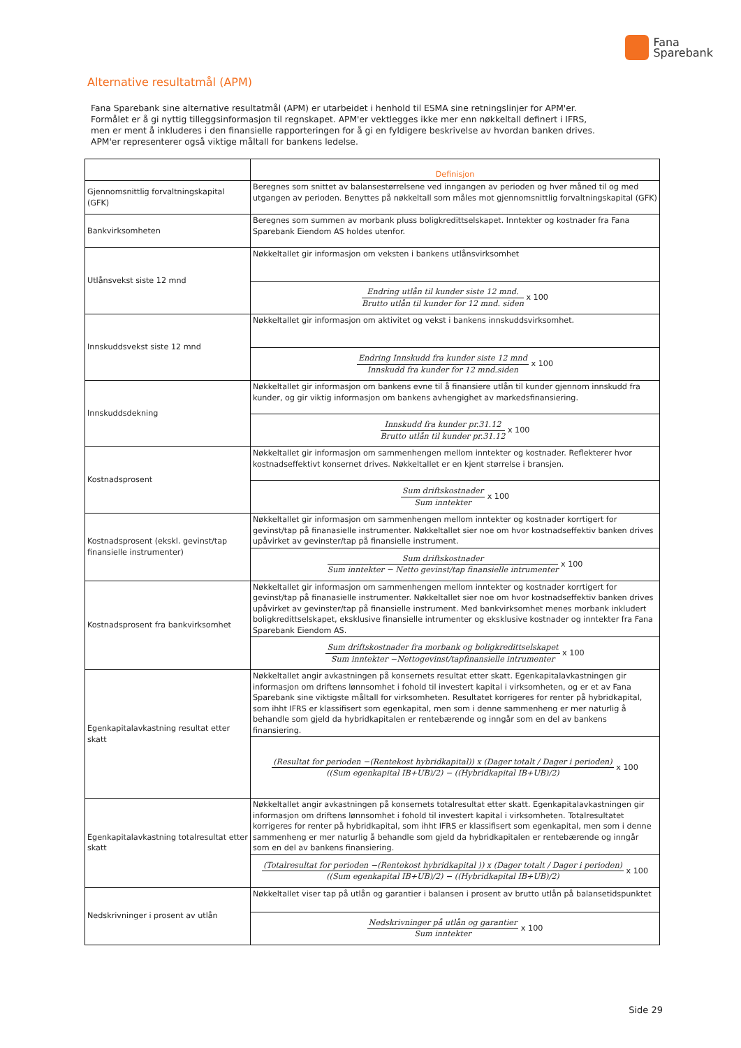Fana
Sparebank
Alternative resultatmål (APM)
Fana Sparebank sine alternative resultatmål (APM) er utarbeidet i henhold til ESMA sine retningslinjer for APM'er. Formålet er å gi nyttig tilleggsinformasjon til regnskapet. APM'er vektlegges ikke mer enn nøkkeltall definert i IFRS, men er ment å inkluderes i den finansielle rapporteringen for å gi en fyldigere beskrivelse av hvordan banken drives. APM'er representerer også viktige måltall for bankens ledelse.
| | Definisjon |
| --- | --- |
| Gjennomsnittlig forvaltningskapital (GFK) | Beregnes som snittet av balansestørrelsene ved inngangen av perioden og hver måned til og med utgangen av perioden. Benyttes på nøkkeltall som måles mot gjennomsnittlig forvaltningskapital (GFK) |
| Bankvirksomheten | Beregnes som summen av morbank pluss boligkredittselskapet. Inntekter og kostnader fra Fana Sparebank Eiendom AS holdes utenfor. |
| Utlånsvekst siste 12 mnd | Nøkkeltallet gir informasjon om veksten i bankens utlånsvirksomhet |
| | Endring utlån til kunder siste 12 mnd. Brutto utlån til kunder for 12 mnd. siden x 100 |
| Innskuddsvekst siste 12 mnd | Nøkkeltallet gir informasjon om aktivitet og vekst i bankens innskuddsvirksomhet. |
| | Endring Innskudd fra kunder siste 12 mnd Innskudd fra kunder for 12 mnd.siden x 100 |
| Innskuddsdekning | Nøkkeltallet gir informasjon om bankens evne til å finansiere utlån til kunder gjennom innskudd fra kunder, og gir viktig informasjon om bankens avhengighet av markedsfinansiering. |
| | Innskudd fra kunder pr.31.12 Brutto utlån til kunder pr.31.12 x 100 |
| Kostnadsprosent | Nøkkeltallet gir informasjon om sammenhengen mellom inntekter og kostnader. Reflekterer hvor kostnadseffektivt konsernet drives. Nøkkeltallet er en kjent størrelse i bransjen. |
| | Sum driftskostnader Sum inntekter x 100 |
| Kostnadsprosent (ekskl. gevinst/tap finansielle instrumenter) | Nøkkeltallet gir informasjon om sammenhengen mellom inntekter og kostnader korrtigert for gevinst/tap på finanasielle instrumenter. Nøkkeltallet sier noe om hvor kostnadseffektiv banken drives upåvirket av gevinster/tap på finansielle instrument. |
| | Sum driftskostnader Sum inntekter − Netto gevinst/tap finansielle intrumenter x 100 |
| Kostnadsprosent fra bankvirksomhet | Nøkkeltallet gir informasjon om sammenhengen mellom inntekter og kostnader korrtigert for gevinst/tap på finanasielle instrumenter. Nøkkeltallet sier noe om hvor kostnadseffektiv banken drives upåvirket av gevinster/tap på finansielle instrument. Med bankvirksomhet menes morbank inkludert boligkredittselskapet, eksklusive finansielle intrumenter og eksklusive kostnader og inntekter fra Fana Sparebank Eiendom AS. |
| | Sum driftskostnader fra morbank og boligkredittselskapet Sum inntekter −Nettogevinst/tapfinansielle intrumenter x 100 |
| Egenkapitalavkastning resultat etter skatt | Nøkkeltallet angir avkastningen på konsernets resultat etter skatt. Egenkapitalavkastningen gir informasjon om driftens lønnsomhet i fohold til investert kapital i virksomheten, og er et av Fana Sparebank sine viktigste måltall for virksomheten. Resultatet korrigeres for renter på hybridkapital, som ihht IFRS er klassifisert som egenkapital, men som i denne sammenheng er mer naturlig å behandle som gjeld da hybridkapitalen er rentebærende og inngår som en del av bankens finansiering. |
| | (Resultat for perioden −(Rentekost hybridkapital)) x (Dager totalt / Dager i perioden) ((Sum egenkapital IB+UB)/2) − ((Hybridkapital IB+UB)/2) x 100 |
| Egenkapitalavkastning totalresultat etter skatt | Nøkkeltallet angir avkastningen på konsernets totalresultat etter skatt. Egenkapitalavkastningen gir informasjon om driftens lønnsomhet i fohold til investert kapital i virksomheten. Totalresultatet korrigeres for renter på hybridkapital, som ihht IFRS er klassifisert som egenkapital, men som i denne sammenheng er mer naturlig å behandle som gjeld da hybridkapitalen er rentebærende og inngår som en del av bankens finansiering. |
| | (Totalresultat for perioden −(Rentekost hybridkapital )) x (Dager totalt / Dager i perioden) ((Sum egenkapital IB+UB)/2) − ((Hybridkapital IB+UB)/2) x 100 |
| Nedskrivninger i prosent av utlån | Nøkkeltallet viser tap på utlån og garantier i balansen i prosent av brutto utlån på balansetidspunktet |
| | Nedskrivninger på utlån og garantier Sum inntekter x 100 |
Side 29